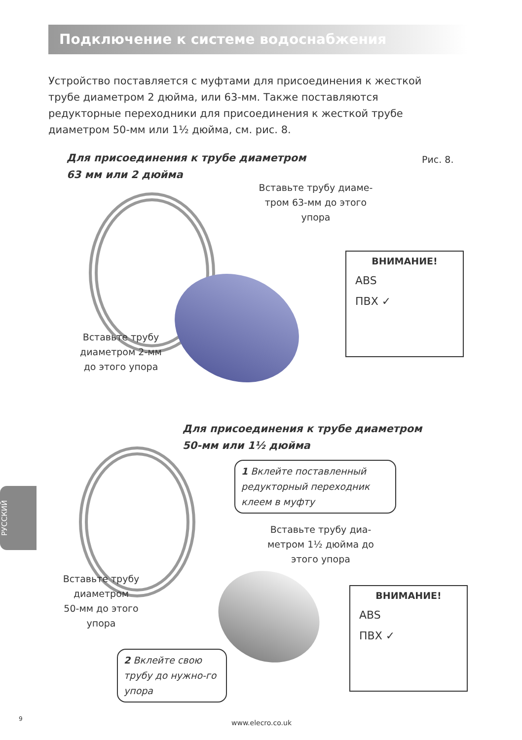Подключение к системе водоснабжения
Устройство поставляется с муфтами для присоединения к жесткой трубе диаметром 2 дюйма, или 63-мм. Также поставляются редукторные переходники для присоединения к жесткой трубе диаметром 50-мм или 1½ дюйма, см. рис. 8.
Для присоединения к трубе диаметром
63 мм или 2 дюйма
Рис. 8.
Вставьте трубу диаме-
тром 63-мм до этого
упора
Вставьте трубу
диаметром 2-мм
до этого упора
ВНИМАНИЕ!
ABS
ПВХ ✓
Для присоединения к трубе диаметром
50-мм или 1½ дюйма
1 Вклейте поставленный редукторный переходник клеем в муфту
Вставьте трубу диа-
метром 1½ дюйма до
этого упора
Вставьте трубу
диаметром
50-мм до этого
упора
ВНИМАНИЕ!
ABS
ПВХ ✓
2 Вклейте свою трубу до нужно-го упора
РУССКИЙ
9
www.elecro.co.uk